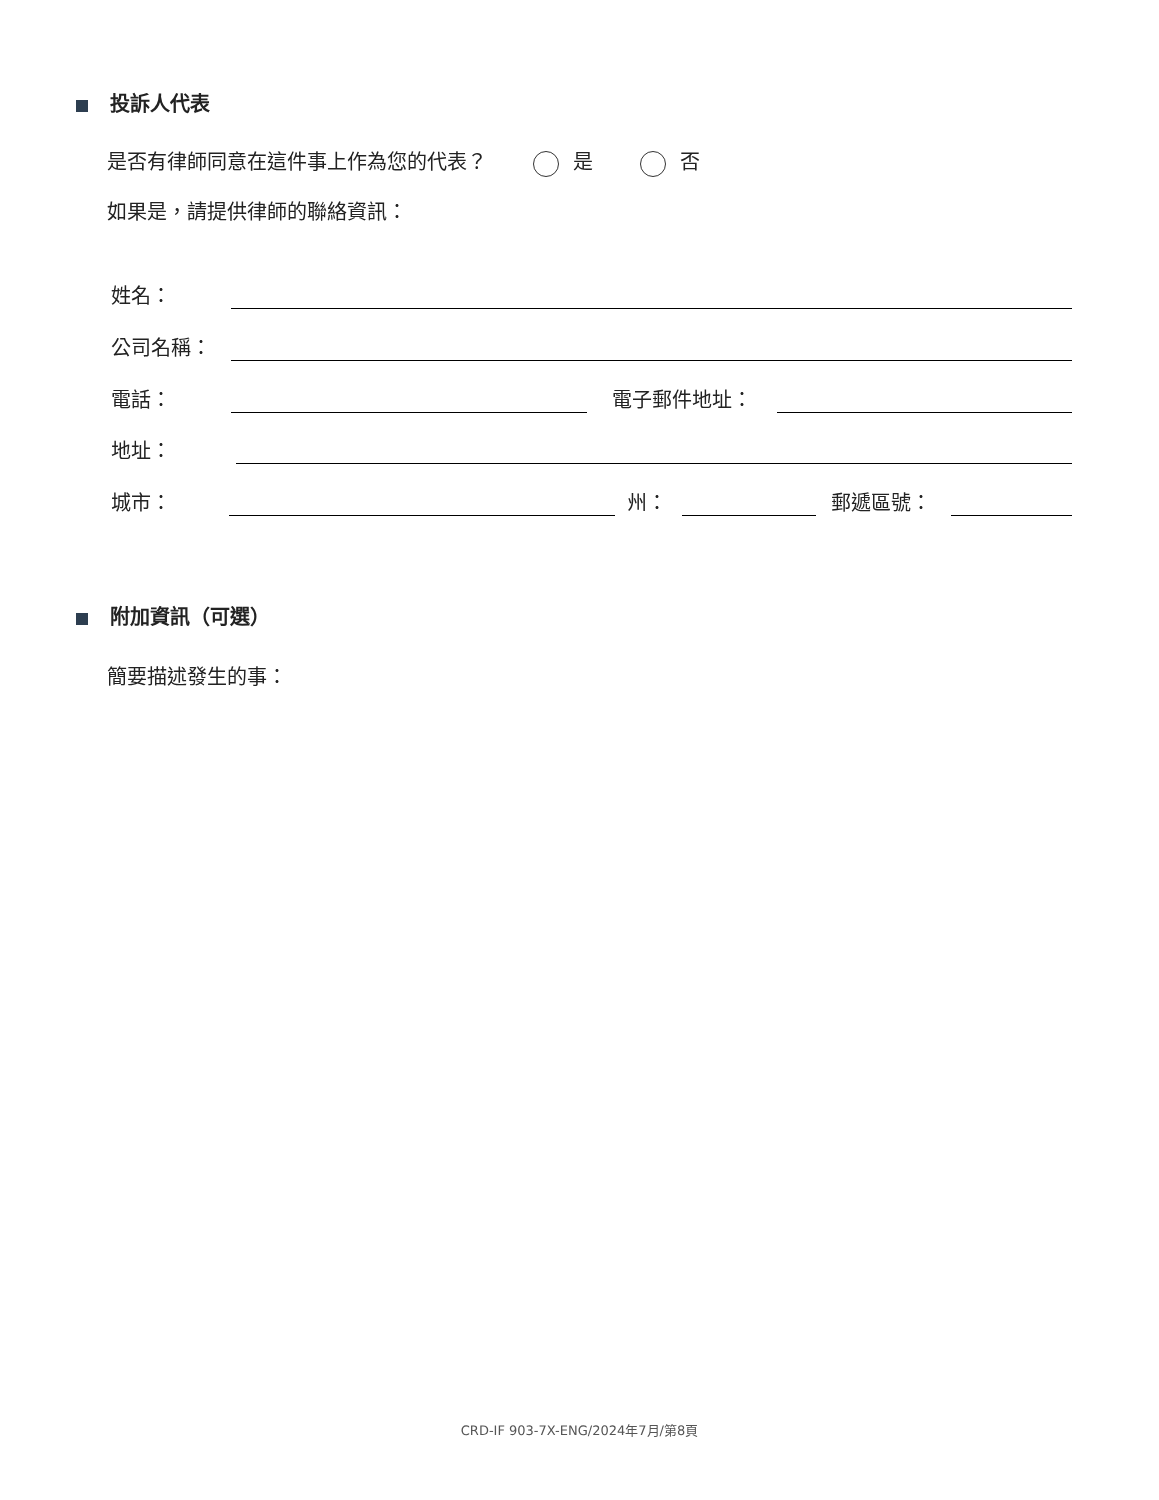投訴人代表
是否有律師同意在這件事上作為您的代表？ 是 否
如果是，請提供律師的聯絡資訊：
姓名：
公司名稱：
電話： 電子郵件地址：
地址：
城市： 州： 郵遞區號：
附加資訊（可選）
簡要描述發生的事：
CRD-IF 903-7X-ENG/2024年7月/第8頁